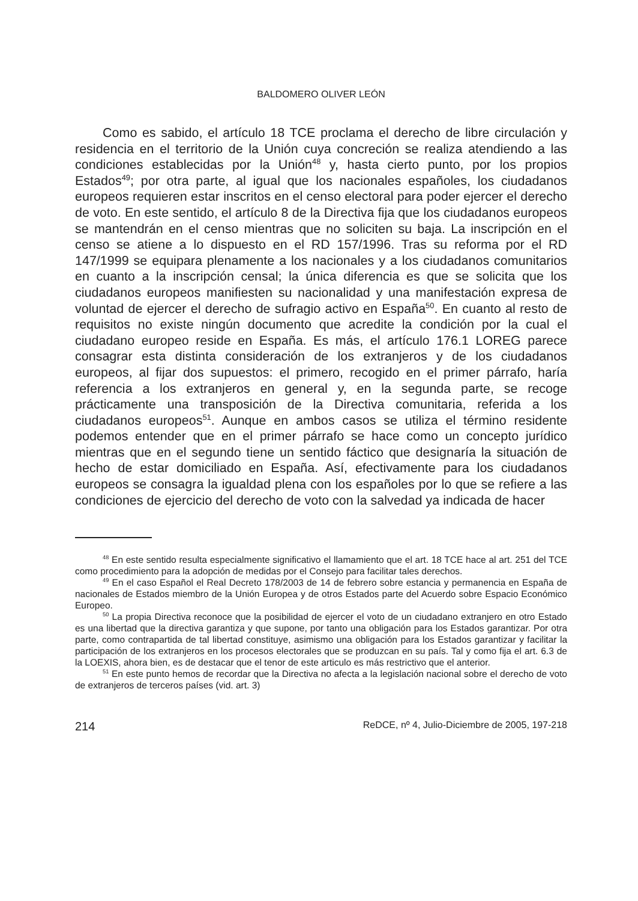BALDOMERO OLIVER LEÓN
Como es sabido, el artículo 18 TCE proclama el derecho de libre circulación y residencia en el territorio de la Unión cuya concreción se realiza atendiendo a las condiciones establecidas por la Unión<sup>48</sup> y, hasta cierto punto, por los propios Estados<sup>49</sup>; por otra parte, al igual que los nacionales españoles, los ciudadanos europeos requieren estar inscritos en el censo electoral para poder ejercer el derecho de voto. En este sentido, el artículo 8 de la Directiva fija que los ciudadanos europeos se mantendrán en el censo mientras que no soliciten su baja. La inscripción en el censo se atiene a lo dispuesto en el RD 157/1996. Tras su reforma por el RD 147/1999 se equipara plenamente a los nacionales y a los ciudadanos comunitarios en cuanto a la inscripción censal; la única diferencia es que se solicita que los ciudadanos europeos manifiesten su nacionalidad y una manifestación expresa de voluntad de ejercer el derecho de sufragio activo en España<sup>50</sup>. En cuanto al resto de requisitos no existe ningún documento que acredite la condición por la cual el ciudadano europeo reside en España. Es más, el artículo 176.1 LOREG parece consagrar esta distinta consideración de los extranjeros y de los ciudadanos europeos, al fijar dos supuestos: el primero, recogido en el primer párrafo, haría referencia a los extranjeros en general y, en la segunda parte, se recoge prácticamente una transposición de la Directiva comunitaria, referida a los ciudadanos europeos<sup>51</sup>. Aunque en ambos casos se utiliza el término residente podemos entender que en el primer párrafo se hace como un concepto jurídico mientras que en el segundo tiene un sentido fáctico que designaría la situación de hecho de estar domiciliado en España. Así, efectivamente para los ciudadanos europeos se consagra la igualdad plena con los españoles por lo que se refiere a las condiciones de ejercicio del derecho de voto con la salvedad ya indicada de hacer
<sup>48</sup> En este sentido resulta especialmente significativo el llamamiento que el art. 18 TCE hace al art. 251 del TCE como procedimiento para la adopción de medidas por el Consejo para facilitar tales derechos.
<sup>49</sup> En el caso Español el Real Decreto 178/2003 de 14 de febrero sobre estancia y permanencia en España de nacionales de Estados miembro de la Unión Europea y de otros Estados parte del Acuerdo sobre Espacio Económico Europeo.
<sup>50</sup> La propia Directiva reconoce que la posibilidad de ejercer el voto de un ciudadano extranjero en otro Estado es una libertad que la directiva garantiza y que supone, por tanto una obligación para los Estados garantizar. Por otra parte, como contrapartida de tal libertad constituye, asimismo una obligación para los Estados garantizar y facilitar la participación de los extranjeros en los procesos electorales que se produzcan en su país. Tal y como fija el art. 6.3 de la LOEXIS, ahora bien, es de destacar que el tenor de este articulo es más restrictivo que el anterior.
<sup>51</sup> En este punto hemos de recordar que la Directiva no afecta a la legislación nacional sobre el derecho de voto de extranjeros de terceros países (vid. art. 3)
214 ReDCE, nº 4, Julio-Diciembre de 2005, 197-218